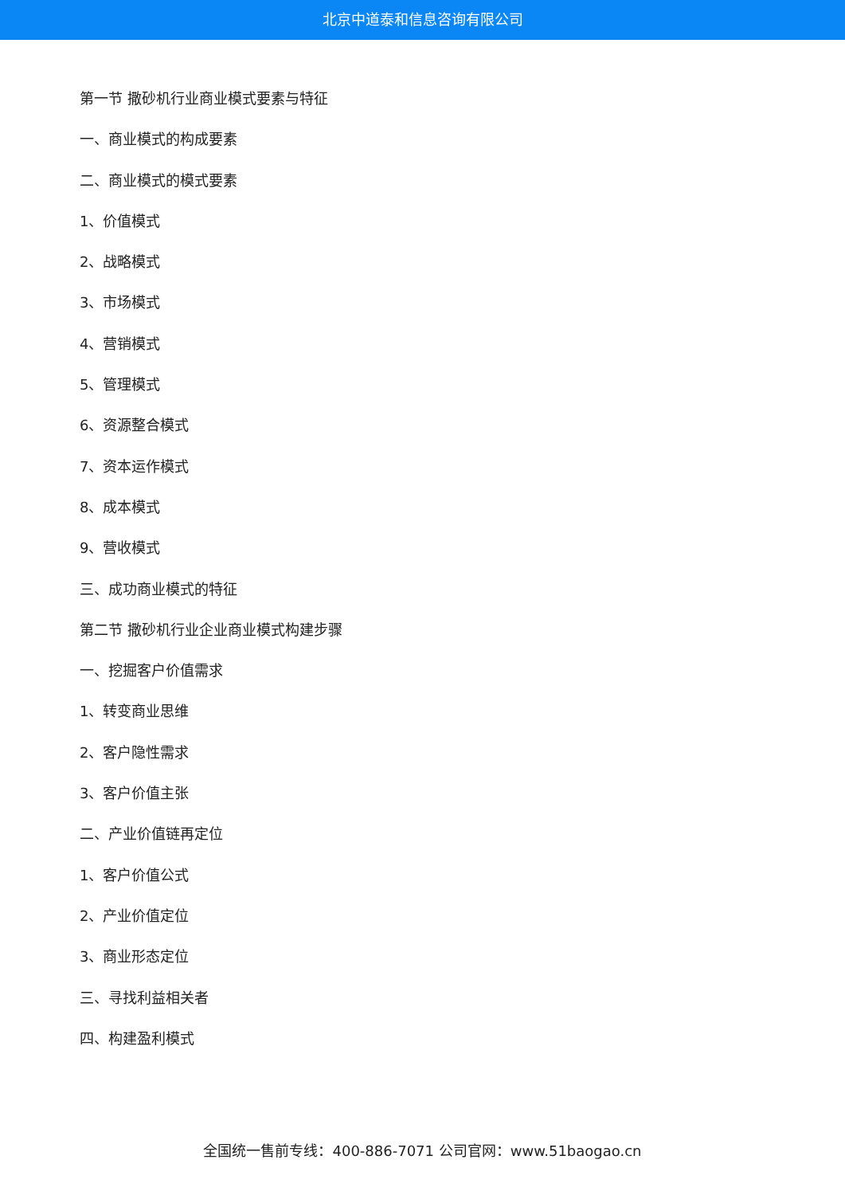北京中道泰和信息咨询有限公司
第一节 撒砂机行业商业模式要素与特征
一、商业模式的构成要素
二、商业模式的模式要素
1、价值模式
2、战略模式
3、市场模式
4、营销模式
5、管理模式
6、资源整合模式
7、资本运作模式
8、成本模式
9、营收模式
三、成功商业模式的特征
第二节 撒砂机行业企业商业模式构建步骤
一、挖掘客户价值需求
1、转变商业思维
2、客户隐性需求
3、客户价值主张
二、产业价值链再定位
1、客户价值公式
2、产业价值定位
3、商业形态定位
三、寻找利益相关者
四、构建盈利模式
全国统一售前专线：400-886-7071 公司官网：www.51baogao.cn